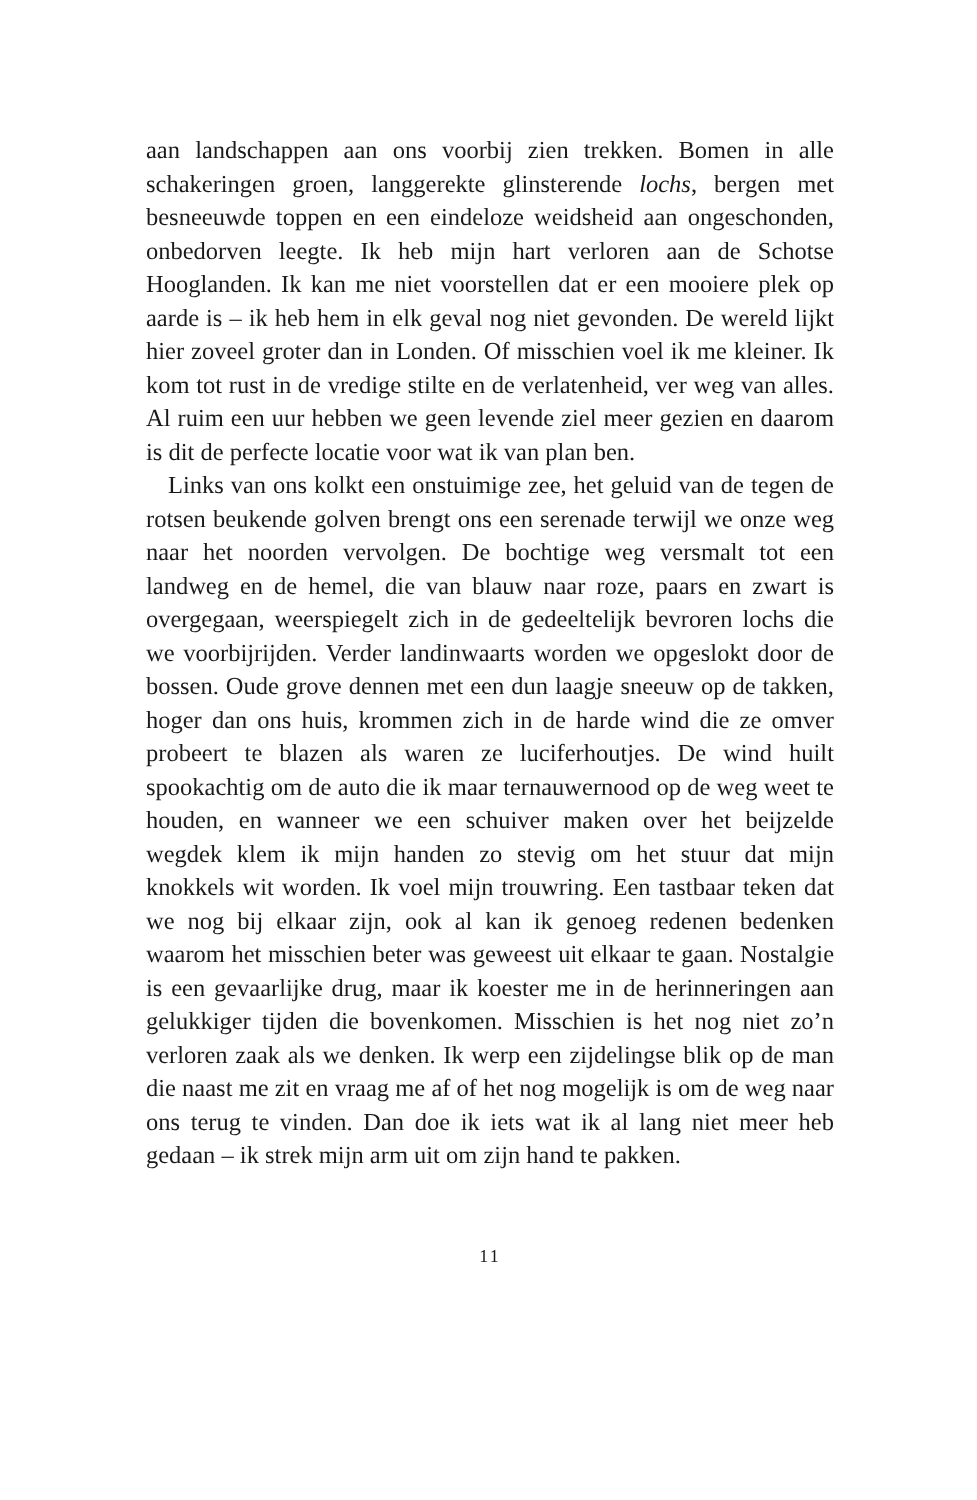aan landschappen aan ons voorbij zien trekken. Bomen in alle schakeringen groen, langgerekte glinsterende lochs, bergen met besneeuwde toppen en een eindeloze weidsheid aan ongeschonden, onbedorven leegte. Ik heb mijn hart verloren aan de Schotse Hooglanden. Ik kan me niet voorstellen dat er een mooiere plek op aarde is – ik heb hem in elk geval nog niet gevonden. De wereld lijkt hier zoveel groter dan in Londen. Of misschien voel ik me kleiner. Ik kom tot rust in de vredige stilte en de verlatenheid, ver weg van alles. Al ruim een uur hebben we geen levende ziel meer gezien en daarom is dit de perfecte locatie voor wat ik van plan ben.
Links van ons kolkt een onstuimige zee, het geluid van de tegen de rotsen beukende golven brengt ons een serenade terwijl we onze weg naar het noorden vervolgen. De bochtige weg versmalt tot een landweg en de hemel, die van blauw naar roze, paars en zwart is overgegaan, weerspiegelt zich in de gedeeltelijk bevroren lochs die we voorbijrijden. Verder landinwaarts worden we opgeslokt door de bossen. Oude grove dennen met een dun laagje sneeuw op de takken, hoger dan ons huis, krommen zich in de harde wind die ze omver probeert te blazen als waren ze luciferhoutjes. De wind huilt spookachtig om de auto die ik maar ternauwernood op de weg weet te houden, en wanneer we een schuiver maken over het beijzelde wegdek klem ik mijn handen zo stevig om het stuur dat mijn knokkels wit worden. Ik voel mijn trouwring. Een tastbaar teken dat we nog bij elkaar zijn, ook al kan ik genoeg redenen bedenken waarom het misschien beter was geweest uit elkaar te gaan. Nostalgie is een gevaarlijke drug, maar ik koester me in de herinneringen aan gelukkiger tijden die bovenkomen. Misschien is het nog niet zo’n verloren zaak als we denken. Ik werp een zijdelingse blik op de man die naast me zit en vraag me af of het nog mogelijk is om de weg naar ons terug te vinden. Dan doe ik iets wat ik al lang niet meer heb gedaan – ik strek mijn arm uit om zijn hand te pakken.
11